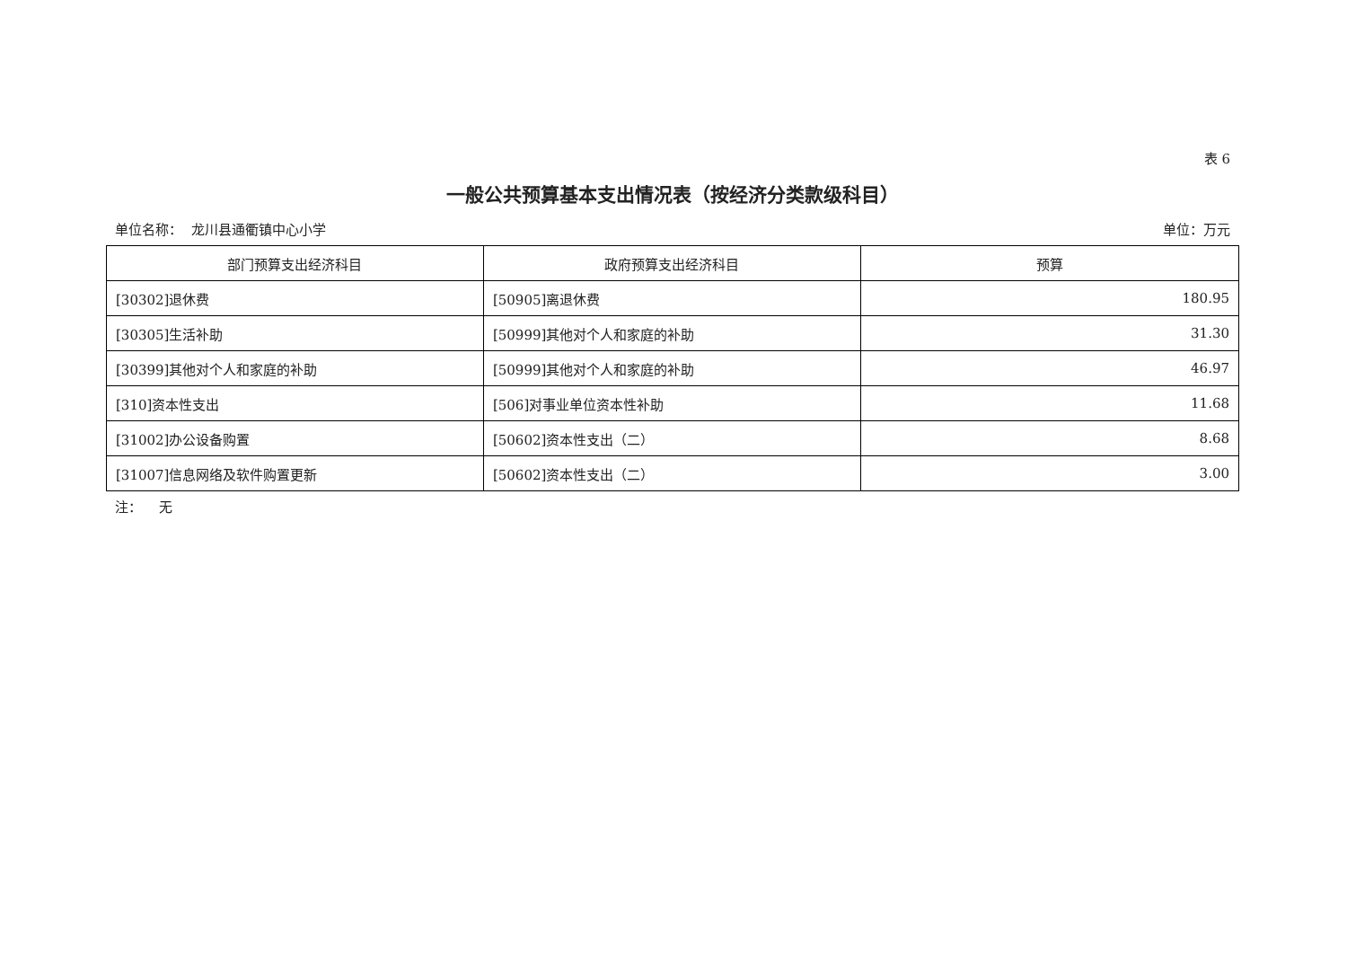表 6
一般公共预算基本支出情况表（按经济分类款级科目）
单位名称： 龙川县通衢镇中心小学 单位：万元
| 部门预算支出经济科目 | 政府预算支出经济科目 | 预算 |
| --- | --- | --- |
| [30302]退休费 | [50905]离退休费 | 180.95 |
| [30305]生活补助 | [50999]其他对个人和家庭的补助 | 31.30 |
| [30399]其他对个人和家庭的补助 | [50999]其他对个人和家庭的补助 | 46.97 |
| [310]资本性支出 | [506]对事业单位资本性补助 | 11.68 |
| [31002]办公设备购置 | [50602]资本性支出（二） | 8.68 |
| [31007]信息网络及软件购置更新 | [50602]资本性支出（二） | 3.00 |
注： 无